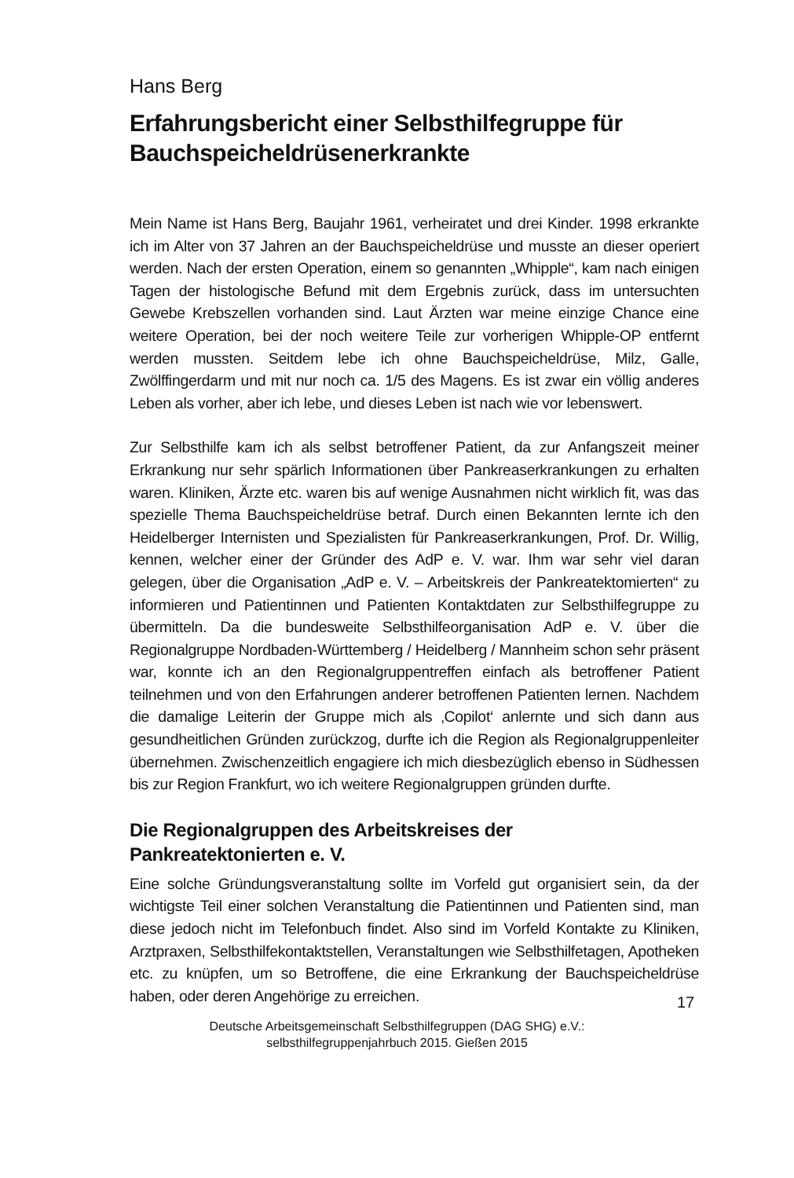Hans Berg
Erfahrungsbericht einer Selbsthilfegruppe für Bauch­speicheldrüsenerkrankte
Mein Name ist Hans Berg, Baujahr 1961, verheiratet und drei Kinder. 1998 erkrankte ich im Alter von 37 Jahren an der Bauchspeicheldrüse und musste an dieser operiert werden. Nach der ersten Operation, einem so genannten „Whipple“, kam nach einigen Tagen der histologische Befund mit dem Ergebnis zurück, dass im untersuchten Gewebe Krebszellen vorhanden sind. Laut Ärzten war meine einzige Chance eine weitere Operation, bei der noch weitere Teile zur vorherigen Whipple-OP entfernt werden mussten. Seitdem lebe ich ohne Bauchspeicheldrüse, Milz, Galle, Zwölffingerdarm und mit nur noch ca. 1/5 des Magens. Es ist zwar ein völlig anderes Leben als vorher, aber ich lebe, und dieses Leben ist nach wie vor lebenswert.
Zur Selbsthilfe kam ich als selbst betroffener Patient, da zur Anfangszeit meiner Erkrankung nur sehr spärlich Informationen über Pankreaserkrankungen zu erhalten waren. Kliniken, Ärzte etc. waren bis auf wenige Ausnahmen nicht wirklich fit, was das spezielle Thema Bauchspeicheldrüse betraf. Durch einen Bekannten lernte ich den Heidelberger Internisten und Spezialisten für Pankreaserkrankungen, Prof. Dr. Willig, kennen, welcher einer der Gründer des AdP e. V. war. Ihm war sehr viel daran gelegen, über die Organisation „AdP e. V. – Arbeitskreis der Pankreatektomierten“ zu informieren und Patientinnen und Patienten Kontaktdaten zur Selbsthilfegruppe zu übermitteln. Da die bundesweite Selbsthilfeorganisation AdP e. V. über die Regionalgruppe Nordbaden-Württemberg / Heidelberg / Mannheim schon sehr präsent war, konnte ich an den Regionalgruppentreffen einfach als betroffener Patient teilnehmen und von den Erfahrungen anderer betroffenen Patienten lernen. Nachdem die damalige Leiterin der Gruppe mich als ‚Copilot‘ anlernte und sich dann aus gesundheitlichen Gründen zurückzog, durfte ich die Region als Regionalgruppenleiter übernehmen. Zwischenzeitlich engagiere ich mich diesbezüglich ebenso in Südhessen bis zur Region Frankfurt, wo ich weitere Regionalgruppen gründen durfte.
Die Regionalgruppen des Arbeitskreises der
Pankreatektonierten e. V.
Eine solche Gründungsveranstaltung sollte im Vorfeld gut organisiert sein, da der wichtigste Teil einer solchen Veranstaltung die Patientinnen und Patienten sind, man diese jedoch nicht im Telefonbuch findet. Also sind im Vorfeld Kontakte zu Kliniken, Arztpraxen, Selbsthilfekontaktstellen, Veranstaltungen wie Selbsthilfetagen, Apotheken etc. zu knüpfen, um so Betroffene, die eine Erkrankung der Bauchspeicheldrüse haben, oder deren Angehörige zu erreichen.
17
Deutsche Arbeitsgemeinschaft Selbsthilfegruppen (DAG SHG) e.V.:
selbsthilfegruppenjahrbuch 2015. Gießen 2015